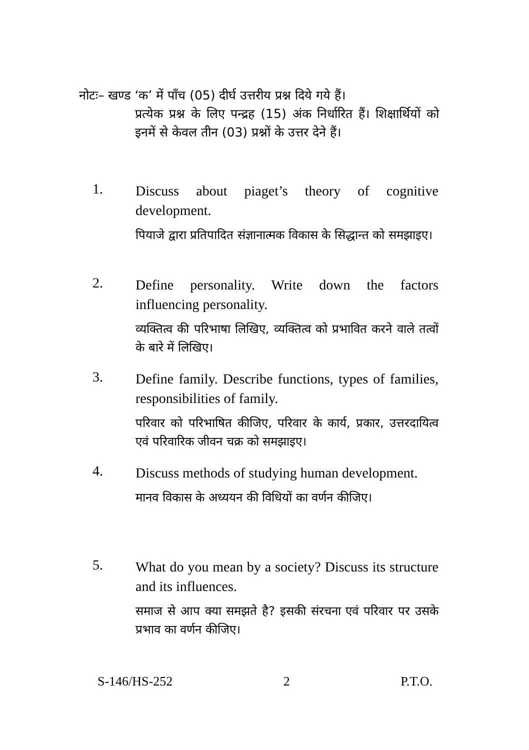नोटः– खण्ड ‘क’ में पाँच (05) दीर्घ उत्तरीय प्रश्न दिये गये हैं।
प्रत्येक प्रश्न के लिए पन्द्रह (15) अंक निर्धारित हैं। शिक्षार्थियों को इनमें से केवल तीन (03) प्रश्नों के उत्तर देने हैं।
1.
Discuss about piaget’s theory of cognitive development.
पियाजे द्वारा प्रतिपादित संज्ञानात्मक विकास के सिद्धान्त को समझाइए।
2.
Define personality. Write down the factors influencing personality.
व्यक्तित्व की परिभाषा लिखिए, व्यक्तित्व को प्रभावित करने वाले तत्वों के बारे में लिखिए।
3.
Define family. Describe functions, types of families, responsibilities of family.
परिवार को परिभाषित कीजिए, परिवार के कार्य, प्रकार, उत्तरदायित्व एवं परिवारिक जीवन चक्र को समझाइए।
4.
Discuss methods of studying human development.
मानव विकास के अध्ययन की विधियों का वर्णन कीजिए।
5.
What do you mean by a society? Discuss its structure and its influences.
समाज से आप क्या समझते है? इसकी संरचना एवं परिवार पर उसके प्रभाव का वर्णन कीजिए।
S-146/HS-252 2 P.T.O.